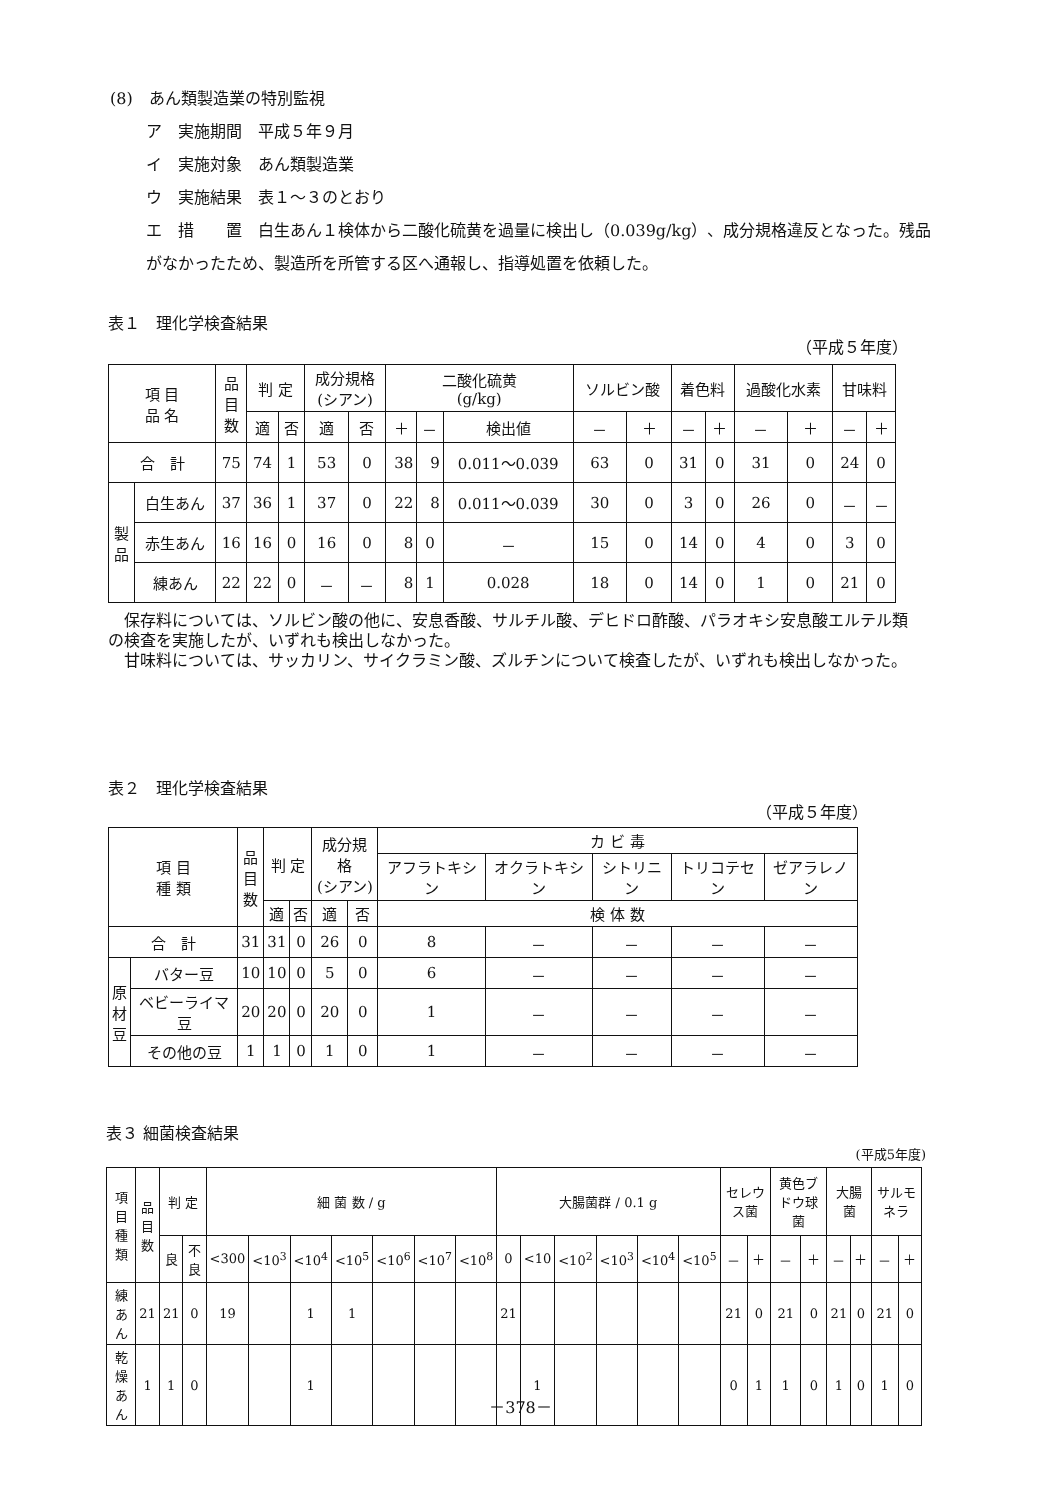(8)　あん類製造業の特別監視
ア　実施期間　平成５年９月
イ　実施対象　あん類製造業
ウ　実施結果　表１～３のとおり
エ　措　　置　白生あん１検体から二酸化硫黄を過量に検出し（0.039g/kg）、成分規格違反となった。残品がなかったため、製造所を所管する区へ通報し、指導処置を依頼した。
表１　理化学検査結果
（平成５年度）
| 項 目 品 名 | | 品 目 数 | 判 定 | | 成分規格 (シアン) | | 二酸化硫黄 (g/kg) | | | ソルビン酸 | | 着色料 | | 過酸化水素 | | 甘味料 | |
| --- | --- | --- | --- | --- | --- | --- | --- | --- | --- | --- | --- | --- | --- | --- | --- | --- | --- |
| | | | 適 | 否 | 適 | 否 | ＋ | － | 検出値 | － | ＋ | － | ＋ | － | ＋ | － | ＋ |
| 合 計 | | 75 | 74 | 1 | 53 | 0 | 38 | 9 | 0.011～0.039 | 63 | 0 | 31 | 0 | 31 | 0 | 24 | 0 |
| 製 品 | 白生あん | 37 | 36 | 1 | 37 | 0 | 22 | 8 | 0.011～0.039 | 30 | 0 | 3 | 0 | 26 | 0 | － | － |
| | 赤生あん | 16 | 16 | 0 | 16 | 0 | 8 | 0 | － | 15 | 0 | 14 | 0 | 4 | 0 | 3 | 0 |
| | 練あん | 22 | 22 | 0 | － | － | 8 | 1 | 0.028 | 18 | 0 | 14 | 0 | 1 | 0 | 21 | 0 |
　保存料については、ソルビン酸の他に、安息香酸、サルチル酸、デヒドロ酢酸、パラオキシ安息酸エルテル類の検査を実施したが、いずれも検出しなかった。
　甘味料については、サッカリン、サイクラミン酸、ズルチンについて検査したが、いずれも検出しなかった。
表２　理化学検査結果
（平成５年度）
| 項 目 種 類 | | 品 目 数 | 判 定 | | 成分規格 (シアン) | | カ ビ 毒 | | | | |
| --- | --- | --- | --- | --- | --- | --- | --- | --- | --- | --- | --- |
| | | | | | | | アフラトキシン | オクラトキシン | シトリニン | トリコテセン | ゼアラレノン |
| | | | 適 | 否 | 適 | 否 | 検 体 数 | | | | |
| 合 計 | | 31 | 31 | 0 | 26 | 0 | 8 | － | － | － | － |
| 原 材 豆 | バター豆 | 10 | 10 | 0 | 5 | 0 | 6 | － | － | － | － |
| | ベビーライマ豆 | 20 | 20 | 0 | 20 | 0 | 1 | － | － | － | － |
| | その他の豆 | 1 | 1 | 0 | 1 | 0 | 1 | － | － | － | － |
表３ 細菌検査結果
(平成5年度)
| 項目 種類 | 品 目 数 | 判 定 | | 細 菌 数 / g | | | | | | | 大腸菌群 / 0.1 g | | | | | | セレウス菌 | | 黄色ブドウ球菌 | | 大腸菌 | | サルモネラ | |
| --- | --- | --- | --- | --- | --- | --- | --- | --- | --- | --- | --- | --- | --- | --- | --- | --- | --- | --- | --- | --- | --- | --- | --- | --- |
| | | 良 | 不良 | <300 | <10<sup>3</sup> | <10<sup>4</sup> | <10<sup>5</sup> | <10<sup>6</sup> | <10<sup>7</sup> | <10<sup>8</sup> | 0 | <10 | <10<sup>2</sup> | <10<sup>3</sup> | <10<sup>4</sup> | <10<sup>5</sup> | － | ＋ | － | ＋ | － | ＋ | － | ＋ |
| 練あん | 21 | 21 | 0 | 19 | | 1 | 1 | | | | 21 | | | | | | 21 | 0 | 21 | 0 | 21 | 0 | 21 | 0 |
| 乾燥あん | 1 | 1 | 0 | | | 1 | | | | | | 1 | | | | | 0 | 1 | 1 | 0 | 1 | 0 | 1 | 0 |
－378－